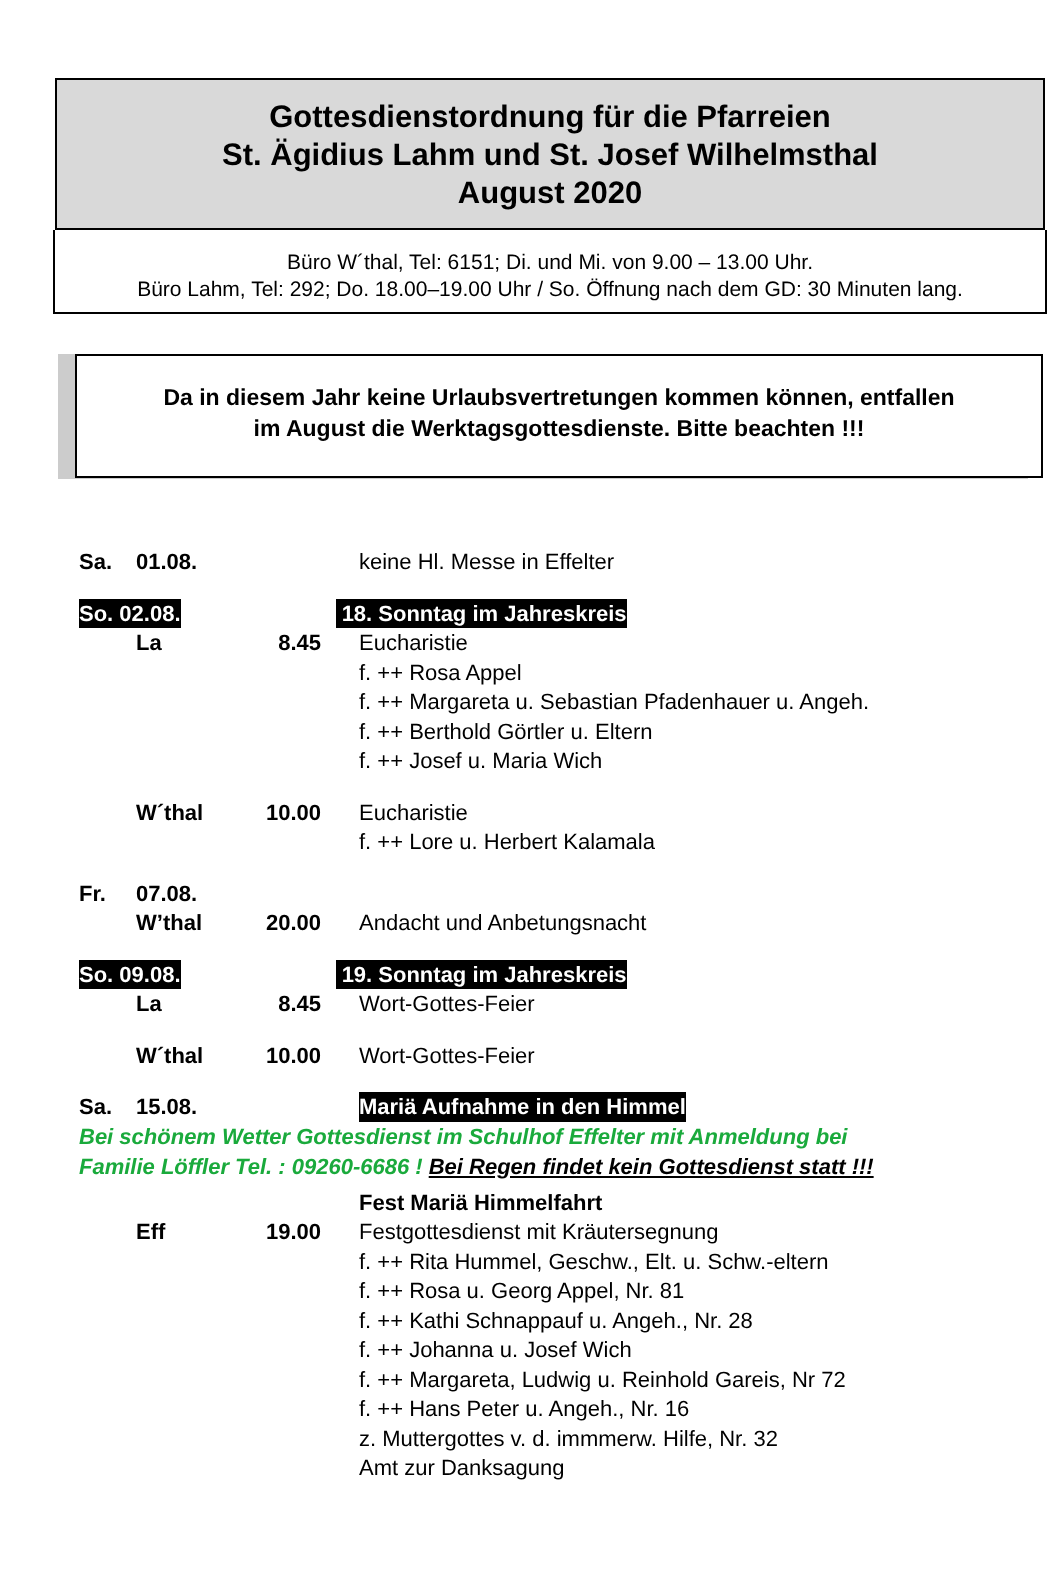Gottesdienstordnung für die Pfarreien
St. Ägidius Lahm und St. Josef Wilhelmsthal
August 2020
Büro W´thal, Tel: 6151; Di. und Mi. von 9.00 – 13.00 Uhr.
Büro Lahm, Tel: 292; Do. 18.00–19.00 Uhr / So. Öffnung nach dem GD: 30 Minuten lang.
Da in diesem Jahr keine Urlaubsvertretungen kommen können, entfallen
im August die Werktagsgottesdienste. Bitte beachten !!!
Sa. 01.08. keine Hl. Messe in Effelter
So. 02.08. 18. Sonntag im Jahreskreis
La 8.45 Eucharistie
f. ++ Rosa Appel
f. ++ Margareta u. Sebastian Pfadenhauer u. Angeh.
f. ++ Berthold Görtler u. Eltern
f. ++ Josef u. Maria Wich
W´thal 10.00 Eucharistie
f. ++ Lore u. Herbert Kalamala
Fr. 07.08.
W’thal 20.00 Andacht und Anbetungsnacht
So. 09.08. 19. Sonntag im Jahreskreis
La 8.45 Wort-Gottes-Feier
W´thal 10.00 Wort-Gottes-Feier
Sa. 15.08. Mariä Aufnahme in den Himmel
Bei schönem Wetter Gottesdienst im Schulhof Effelter mit Anmeldung bei
Familie Löffler Tel. : 09260-6686 ! Bei Regen findet kein Gottesdienst statt !!!
Fest Mariä Himmelfahrt
Eff 19.00 Festgottesdienst mit Kräutersegnung
f. ++ Rita Hummel, Geschw., Elt. u. Schw.-eltern
f. ++ Rosa u. Georg Appel, Nr. 81
f. ++ Kathi Schnappauf u. Angeh., Nr. 28
f. ++ Johanna u. Josef Wich
f. ++ Margareta, Ludwig u. Reinhold Gareis, Nr 72
f. ++ Hans Peter u. Angeh., Nr. 16
z. Muttergottes v. d. immmerw. Hilfe, Nr. 32
Amt zur Danksagung